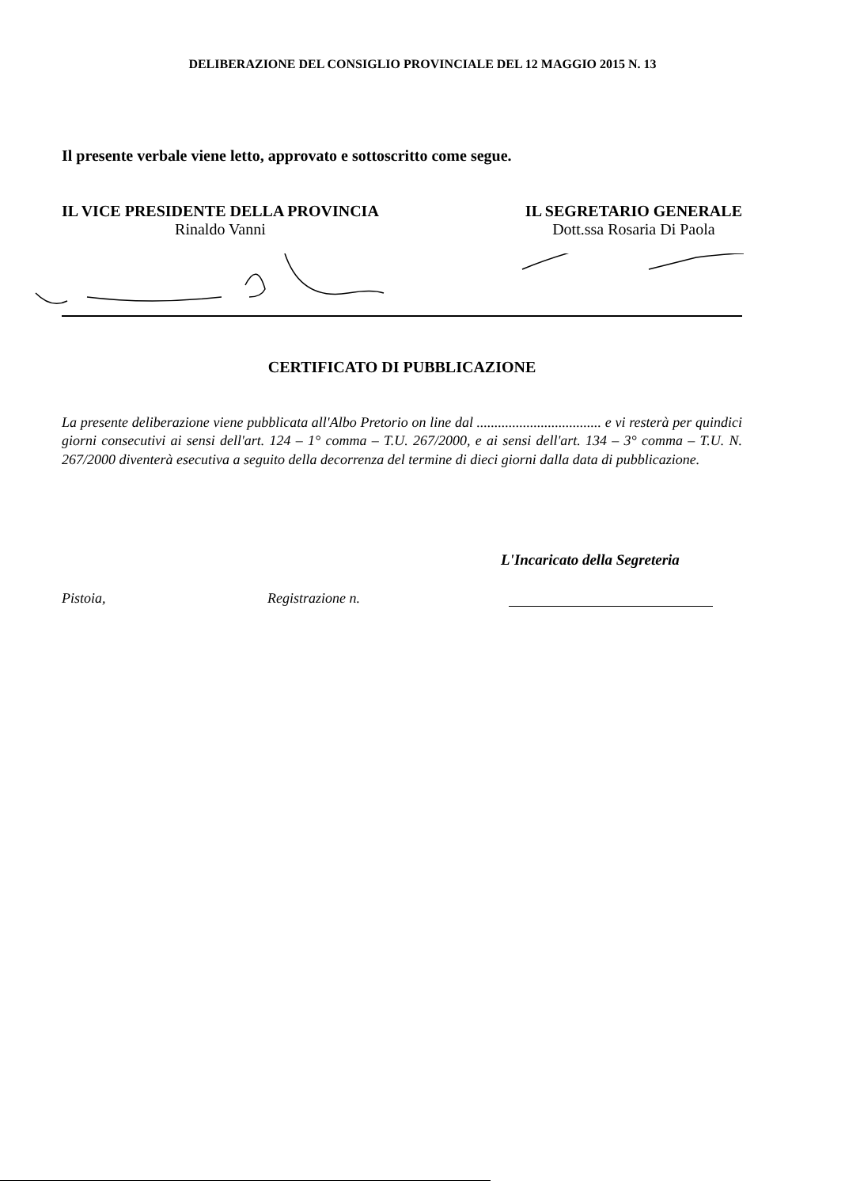DELIBERAZIONE DEL CONSIGLIO PROVINCIALE DEL 12 MAGGIO 2015 N. 13
Il presente verbale viene letto, approvato e sottoscritto come segue.
IL VICE PRESIDENTE DELLA PROVINCIA
Rinaldo Vanni
IL SEGRETARIO GENERALE
Dott.ssa Rosaria Di Paola
CERTIFICATO DI PUBBLICAZIONE
La presente deliberazione viene pubblicata all'Albo Pretorio on line dal ................................... e vi resterà per quindici giorni consecutivi ai sensi dell'art. 124 – 1° comma – T.U. 267/2000, e ai sensi dell'art. 134 – 3° comma – T.U. N. 267/2000 diventerà esecutiva a seguito della decorrenza del termine di dieci giorni dalla data di pubblicazione.
L'Incaricato della Segreteria
Pistoia, Registrazione n.